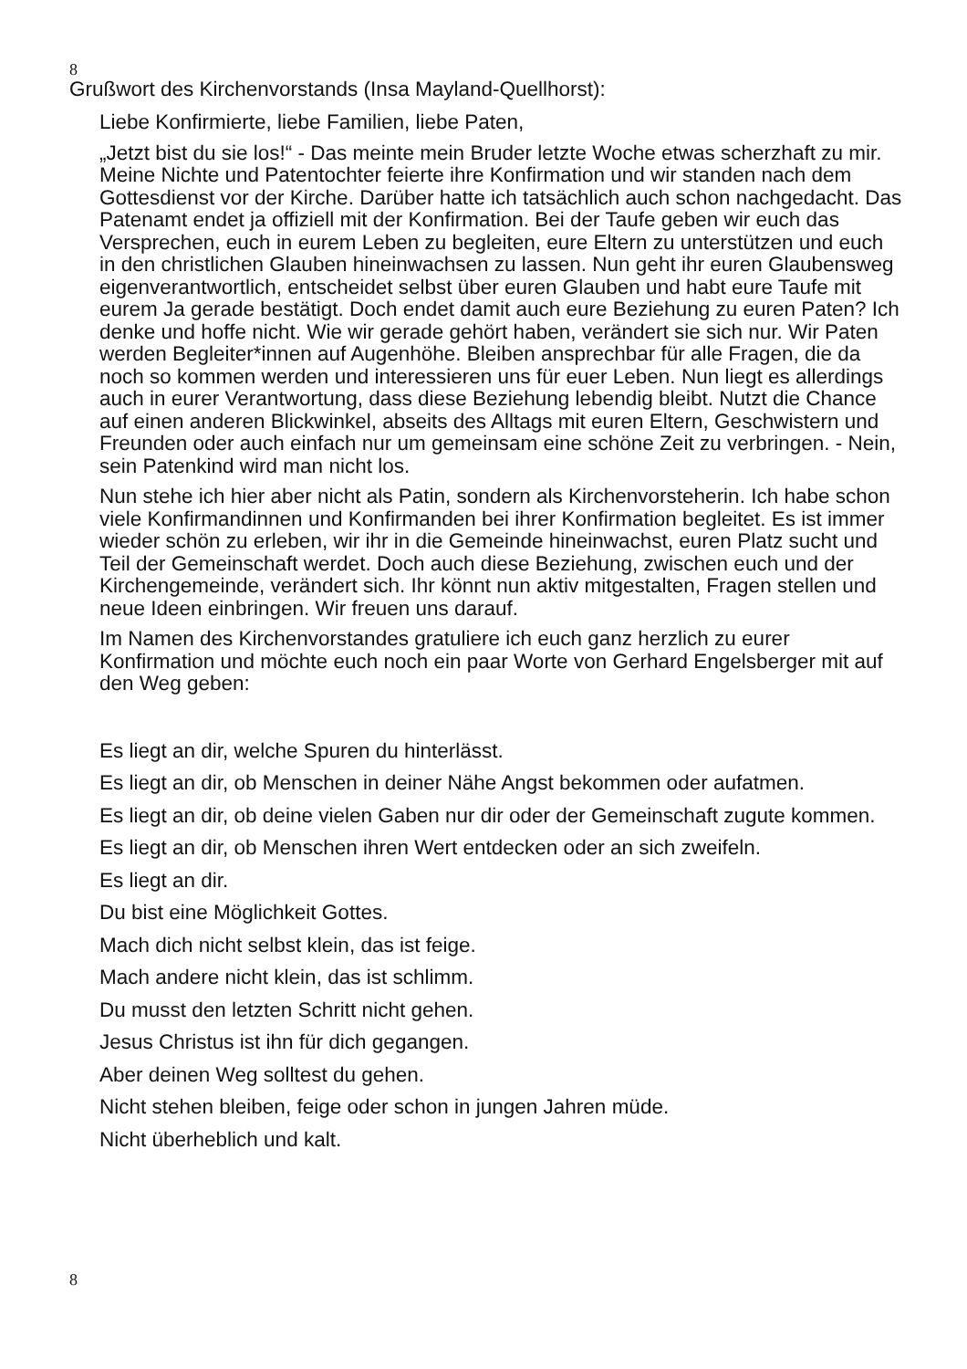8
Grußwort des Kirchenvorstands (Insa Mayland-Quellhorst):
Liebe Konfirmierte, liebe Familien, liebe Paten,
„Jetzt bist du sie los!“ - Das meinte mein Bruder letzte Woche etwas scherzhaft zu mir. Meine Nichte und Patentochter feierte ihre Konfirmation und wir standen nach dem Gottesdienst vor der Kirche. Darüber hatte ich tatsächlich auch schon nachgedacht. Das Patenamt endet ja offiziell mit der Konfirmation. Bei der Taufe geben wir euch das Versprechen, euch in eurem Leben zu begleiten, eure Eltern zu unterstützen und euch in den christlichen Glauben hineinwachsen zu lassen. Nun geht ihr euren Glaubensweg eigenverantwortlich, entscheidet selbst über euren Glauben und habt eure Taufe mit eurem Ja gerade bestätigt. Doch endet damit auch eure Beziehung zu euren Paten? Ich denke und hoffe nicht. Wie wir gerade gehört haben, verändert sie sich nur. Wir Paten werden Begleiter*innen auf Augenhöhe. Bleiben ansprechbar für alle Fragen, die da noch so kommen werden und interessieren uns für euer Leben. Nun liegt es allerdings auch in eurer Verantwortung, dass diese Beziehung lebendig bleibt. Nutzt die Chance auf einen anderen Blickwinkel, abseits des Alltags mit euren Eltern, Geschwistern und Freunden oder auch einfach nur um gemeinsam eine schöne Zeit zu verbringen. - Nein, sein Patenkind wird man nicht los.
Nun stehe ich hier aber nicht als Patin, sondern als Kirchenvorsteherin. Ich habe schon viele Konfirmandinnen und Konfirmanden bei ihrer Konfirmation begleitet. Es ist immer wieder schön zu erleben, wir ihr in die Gemeinde hineinwachst, euren Platz sucht und Teil der Gemeinschaft werdet. Doch auch diese Beziehung, zwischen euch und der Kirchengemeinde, verändert sich. Ihr könnt nun aktiv mitgestalten, Fragen stellen und neue Ideen einbringen. Wir freuen uns darauf.
Im Namen des Kirchenvorstandes gratuliere ich euch ganz herzlich zu eurer Konfirmation und möchte euch noch ein paar Worte von Gerhard Engelsberger mit auf den Weg geben:
Es liegt an dir, welche Spuren du hinterlässt.
Es liegt an dir, ob Menschen in deiner Nähe Angst bekommen oder aufatmen.
Es liegt an dir, ob deine vielen Gaben nur dir oder der Gemeinschaft zugute kommen.
Es liegt an dir, ob Menschen ihren Wert entdecken oder an sich zweifeln.
Es liegt an dir.
Du bist eine Möglichkeit Gottes.
Mach dich nicht selbst klein, das ist feige.
Mach andere nicht klein, das ist schlimm.
Du musst den letzten Schritt nicht gehen.
Jesus Christus ist ihn für dich gegangen.
Aber deinen Weg solltest du gehen.
Nicht stehen bleiben, feige oder schon in jungen Jahren müde.
Nicht überheblich und kalt.
8